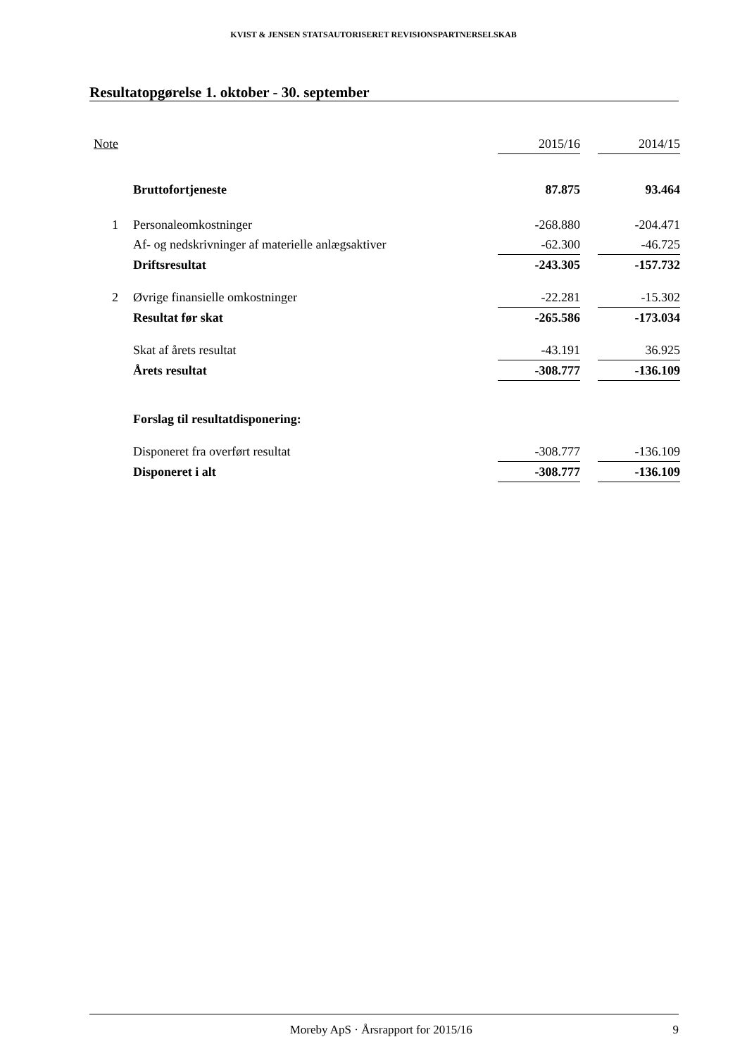KVIST & JENSEN STATSAUTORISERET REVISIONSPARTNERSELSKAB
Resultatopgørelse 1. oktober - 30. september
| Note | | 2015/16 | | 2014/15 |
| | Bruttofortjeneste | 87.875 | | 93.464 |
| 1 | Personaleomkostninger | -268.880 | | -204.471 |
| | Af- og nedskrivninger af materielle anlægsaktiver | -62.300 | | -46.725 |
| | Driftsresultat | -243.305 | | -157.732 |
| 2 | Øvrige finansielle omkostninger | -22.281 | | -15.302 |
| | Resultat før skat | -265.586 | | -173.034 |
| | Skat af årets resultat | -43.191 | | 36.925 |
| | Årets resultat | -308.777 | | -136.109 |
| | Forslag til resultatdisponering: | | | |
| | Disponeret fra overført resultat | -308.777 | | -136.109 |
| | Disponeret i alt | -308.777 | | -136.109 |
Moreby ApS · Årsrapport for 2015/16 9